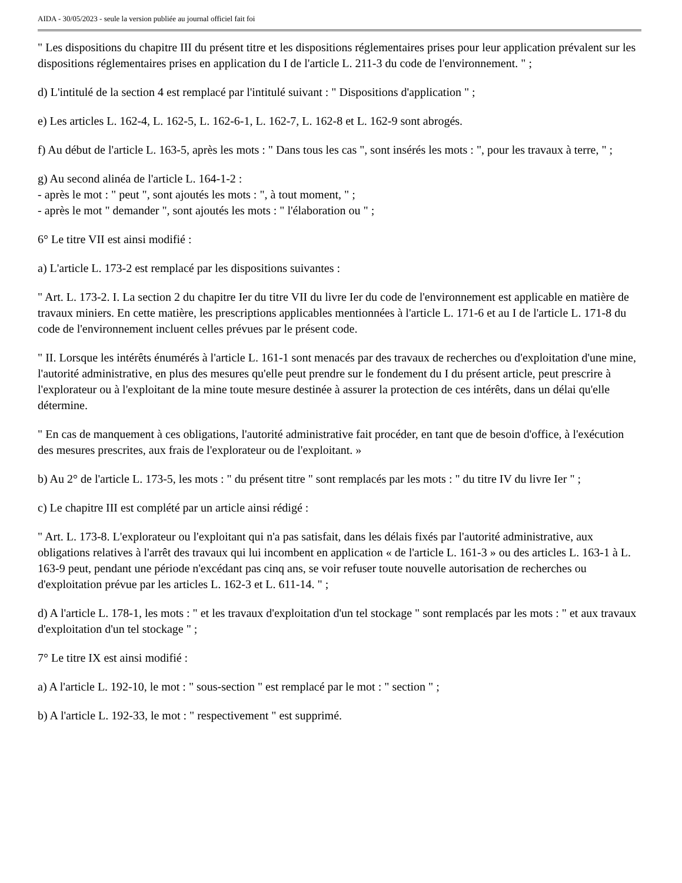AIDA - 30/05/2023 - seule la version publiée au journal officiel fait foi
" Les dispositions du chapitre III du présent titre et les dispositions réglementaires prises pour leur application prévalent sur les dispositions réglementaires prises en application du I de l'article L. 211-3 du code de l'environnement. " ;
d) L'intitulé de la section 4 est remplacé par l'intitulé suivant : " Dispositions d'application " ;
e) Les articles L. 162-4, L. 162-5, L. 162-6-1, L. 162-7, L. 162-8 et L. 162-9 sont abrogés.
f) Au début de l'article L. 163-5, après les mots : " Dans tous les cas ", sont insérés les mots : ", pour les travaux à terre, " ;
g) Au second alinéa de l'article L. 164-1-2 :
- après le mot : " peut ", sont ajoutés les mots : ", à tout moment, " ;
- après le mot " demander ", sont ajoutés les mots : " l'élaboration ou " ;
6° Le titre VII est ainsi modifié :
a) L'article L. 173-2 est remplacé par les dispositions suivantes :
" Art. L. 173-2. I. La section 2 du chapitre Ier du titre VII du livre Ier du code de l'environnement est applicable en matière de travaux miniers. En cette matière, les prescriptions applicables mentionnées à l'article L. 171-6 et au I de l'article L. 171-8 du code de l'environnement incluent celles prévues par le présent code.
" II. Lorsque les intérêts énumérés à l'article L. 161-1 sont menacés par des travaux de recherches ou d'exploitation d'une mine, l'autorité administrative, en plus des mesures qu'elle peut prendre sur le fondement du I du présent article, peut prescrire à l'explorateur ou à l'exploitant de la mine toute mesure destinée à assurer la protection de ces intérêts, dans un délai qu'elle détermine.
" En cas de manquement à ces obligations, l'autorité administrative fait procéder, en tant que de besoin d'office, à l'exécution des mesures prescrites, aux frais de l'explorateur ou de l'exploitant. »
b) Au 2° de l'article L. 173-5, les mots : " du présent titre " sont remplacés par les mots : " du titre IV du livre Ier " ;
c) Le chapitre III est complété par un article ainsi rédigé :
" Art. L. 173-8. L'explorateur ou l'exploitant qui n'a pas satisfait, dans les délais fixés par l'autorité administrative, aux obligations relatives à l'arrêt des travaux qui lui incombent en application « de l'article L. 161-3 » ou des articles L. 163-1 à L. 163-9 peut, pendant une période n'excédant pas cinq ans, se voir refuser toute nouvelle autorisation de recherches ou d'exploitation prévue par les articles L. 162-3 et L. 611-14. " ;
d) A l'article L. 178-1, les mots : " et les travaux d'exploitation d'un tel stockage " sont remplacés par les mots : " et aux travaux d'exploitation d'un tel stockage " ;
7° Le titre IX est ainsi modifié :
a) A l'article L. 192-10, le mot : " sous-section " est remplacé par le mot : " section " ;
b) A l'article L. 192-33, le mot : " respectivement " est supprimé.